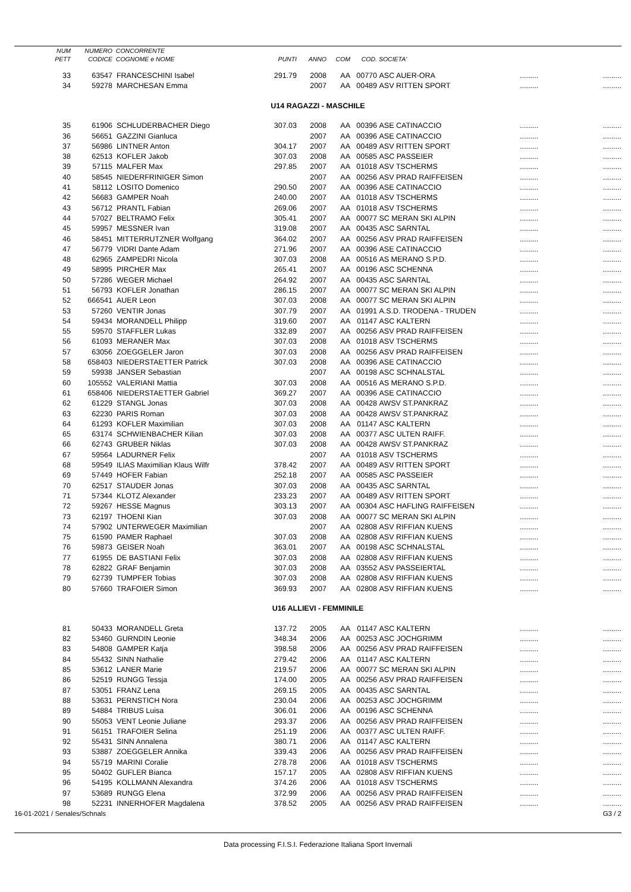| NUM | NUMERO | CONCORRENTE | | | | | | | |
| --- | --- | --- | --- | --- | --- | --- | --- | --- | --- |
| PETT | CODICE | COGNOME e NOME | PUNTI | ANNO | COM | COD. | SOCIETA' | | |
| 33 | 63547 | FRANCESCHINI Isabel | 291.79 | 2008 | AA | 00770 | ASC AUER-ORA | ......... | ......... |
| 34 | 59278 | MARCHESAN Emma | | 2007 | AA | 00489 | ASV RITTEN SPORT | ......... | ......... |
| U14 RAGAZZI - MASCHILE | | | | | | | | | |
| 35 | 61906 | SCHLUDERBACHER Diego | 307.03 | 2008 | AA | 00396 | ASE CATINACCIO | ......... | ......... |
| 36 | 56651 | GAZZINI Gianluca | | 2007 | AA | 00396 | ASE CATINACCIO | ......... | ......... |
| 37 | 56986 | LINTNER Anton | 304.17 | 2007 | AA | 00489 | ASV RITTEN SPORT | ......... | ......... |
| 38 | 62513 | KOFLER Jakob | 307.03 | 2008 | AA | 00585 | ASC PASSEIER | ......... | ......... |
| 39 | 57115 | MALFER Max | 297.85 | 2007 | AA | 01018 | ASV TSCHERMS | ......... | ......... |
| 40 | 58545 | NIEDERFRINIGER Simon | | 2007 | AA | 00256 | ASV PRAD RAIFFEISEN | ......... | ......... |
| 41 | 58112 | LOSITO Domenico | 290.50 | 2007 | AA | 00396 | ASE CATINACCIO | ......... | ......... |
| 42 | 56683 | GAMPER Noah | 240.00 | 2007 | AA | 01018 | ASV TSCHERMS | ......... | ......... |
| 43 | 56712 | PRANTL Fabian | 269.06 | 2007 | AA | 01018 | ASV TSCHERMS | ......... | ......... |
| 44 | 57027 | BELTRAMO Felix | 305.41 | 2007 | AA | 00077 | SC MERAN SKI ALPIN | ......... | ......... |
| 45 | 59957 | MESSNER Ivan | 319.08 | 2007 | AA | 00435 | ASC SARNTAL | ......... | ......... |
| 46 | 58451 | MITTERRUTZNER Wolfgang | 364.02 | 2007 | AA | 00256 | ASV PRAD RAIFFEISEN | ......... | ......... |
| 47 | 56779 | VIDRI Dante Adam | 271.96 | 2007 | AA | 00396 | ASE CATINACCIO | ......... | ......... |
| 48 | 62965 | ZAMPEDRI Nicola | 307.03 | 2008 | AA | 00516 | AS MERANO S.P.D. | ......... | ......... |
| 49 | 58995 | PIRCHER Max | 265.41 | 2007 | AA | 00196 | ASC SCHENNA | ......... | ......... |
| 50 | 57286 | WEGER Michael | 264.92 | 2007 | AA | 00435 | ASC SARNTAL | ......... | ......... |
| 51 | 56793 | KOFLER Jonathan | 286.15 | 2007 | AA | 00077 | SC MERAN SKI ALPIN | ......... | ......... |
| 52 | 666541 | AUER Leon | 307.03 | 2008 | AA | 00077 | SC MERAN SKI ALPIN | ......... | ......... |
| 53 | 57260 | VENTIR Jonas | 307.79 | 2007 | AA | 01991 | A.S.D. TRODENA - TRUDEN | ......... | ......... |
| 54 | 59434 | MORANDELL Philipp | 319.60 | 2007 | AA | 01147 | ASC KALTERN | ......... | ......... |
| 55 | 59570 | STAFFLER Lukas | 332.89 | 2007 | AA | 00256 | ASV PRAD RAIFFEISEN | ......... | ......... |
| 56 | 61093 | MERANER Max | 307.03 | 2008 | AA | 01018 | ASV TSCHERMS | ......... | ......... |
| 57 | 63056 | ZOEGGELER Jaron | 307.03 | 2008 | AA | 00256 | ASV PRAD RAIFFEISEN | ......... | ......... |
| 58 | 658403 | NIEDERSTAETTER Patrick | 307.03 | 2008 | AA | 00396 | ASE CATINACCIO | ......... | ......... |
| 59 | 59938 | JANSER Sebastian | | 2007 | AA | 00198 | ASC SCHNALSTAL | ......... | ......... |
| 60 | 105552 | VALERIANI Mattia | 307.03 | 2008 | AA | 00516 | AS MERANO S.P.D. | ......... | ......... |
| 61 | 658406 | NIEDERSTAETTER Gabriel | 369.27 | 2007 | AA | 00396 | ASE CATINACCIO | ......... | ......... |
| 62 | 61229 | STANGL Jonas | 307.03 | 2008 | AA | 00428 | AWSV ST.PANKRAZ | ......... | ......... |
| 63 | 62230 | PARIS Roman | 307.03 | 2008 | AA | 00428 | AWSV ST.PANKRAZ | ......... | ......... |
| 64 | 61293 | KOFLER Maximilian | 307.03 | 2008 | AA | 01147 | ASC KALTERN | ......... | ......... |
| 65 | 63174 | SCHWIENBACHER Kilian | 307.03 | 2008 | AA | 00377 | ASC ULTEN RAIFF. | ......... | ......... |
| 66 | 62743 | GRUBER Niklas | 307.03 | 2008 | AA | 00428 | AWSV ST.PANKRAZ | ......... | ......... |
| 67 | 59564 | LADURNER Felix | | 2007 | AA | 01018 | ASV TSCHERMS | ......... | ......... |
| 68 | 59549 | ILIAS Maximilian Klaus Wilfr | 378.42 | 2007 | AA | 00489 | ASV RITTEN SPORT | ......... | ......... |
| 69 | 57449 | HOFER Fabian | 252.18 | 2007 | AA | 00585 | ASC PASSEIER | ......... | ......... |
| 70 | 62517 | STAUDER Jonas | 307.03 | 2008 | AA | 00435 | ASC SARNTAL | ......... | ......... |
| 71 | 57344 | KLOTZ Alexander | 233.23 | 2007 | AA | 00489 | ASV RITTEN SPORT | ......... | ......... |
| 72 | 59267 | HESSE Magnus | 303.13 | 2007 | AA | 00304 | ASC HAFLING RAIFFEISEN | ......... | ......... |
| 73 | 62197 | THOENI Kian | 307.03 | 2008 | AA | 00077 | SC MERAN SKI ALPIN | ......... | ......... |
| 74 | 57902 | UNTERWEGER Maximilian | | 2007 | AA | 02808 | ASV RIFFIAN KUENS | ......... | ......... |
| 75 | 61590 | PAMER Raphael | 307.03 | 2008 | AA | 02808 | ASV RIFFIAN KUENS | ......... | ......... |
| 76 | 59873 | GEISER Noah | 363.01 | 2007 | AA | 00198 | ASC SCHNALSTAL | ......... | ......... |
| 77 | 61955 | DE BASTIANI Felix | 307.03 | 2008 | AA | 02808 | ASV RIFFIAN KUENS | ......... | ......... |
| 78 | 62822 | GRAF Benjamin | 307.03 | 2008 | AA | 03552 | ASV PASSEIERTAL | ......... | ......... |
| 79 | 62739 | TUMPFER Tobias | 307.03 | 2008 | AA | 02808 | ASV RIFFIAN KUENS | ......... | ......... |
| 80 | 57660 | TRAFOIER Simon | 369.93 | 2007 | AA | 02808 | ASV RIFFIAN KUENS | ......... | ......... |
| U16 ALLIEVI - FEMMINILE | | | | | | | | | |
| 81 | 50433 | MORANDELL Greta | 137.72 | 2005 | AA | 01147 | ASC KALTERN | ......... | ......... |
| 82 | 53460 | GURNDIN Leonie | 348.34 | 2006 | AA | 00253 | ASC JOCHGRIMM | ......... | ......... |
| 83 | 54808 | GAMPER Katja | 398.58 | 2006 | AA | 00256 | ASV PRAD RAIFFEISEN | ......... | ......... |
| 84 | 55432 | SINN Nathalie | 279.42 | 2006 | AA | 01147 | ASC KALTERN | ......... | ......... |
| 85 | 53612 | LANER Marie | 219.57 | 2006 | AA | 00077 | SC MERAN SKI ALPIN | ......... | ......... |
| 86 | 52519 | RUNGG Tessja | 174.00 | 2005 | AA | 00256 | ASV PRAD RAIFFEISEN | ......... | ......... |
| 87 | 53051 | FRANZ Lena | 269.15 | 2005 | AA | 00435 | ASC SARNTAL | ......... | ......... |
| 88 | 53631 | PERNSTICH Nora | 230.04 | 2006 | AA | 00253 | ASC JOCHGRIMM | ......... | ......... |
| 89 | 54884 | TRIBUS Luisa | 306.01 | 2006 | AA | 00196 | ASC SCHENNA | ......... | ......... |
| 90 | 55053 | VENT Leonie Juliane | 293.37 | 2006 | AA | 00256 | ASV PRAD RAIFFEISEN | ......... | ......... |
| 91 | 56151 | TRAFOIER Selina | 251.19 | 2006 | AA | 00377 | ASC ULTEN RAIFF. | ......... | ......... |
| 92 | 55431 | SINN Annalena | 380.71 | 2006 | AA | 01147 | ASC KALTERN | ......... | ......... |
| 93 | 53887 | ZOEGGELER Annika | 339.43 | 2006 | AA | 00256 | ASV PRAD RAIFFEISEN | ......... | ......... |
| 94 | 55719 | MARINI Coralie | 278.78 | 2006 | AA | 01018 | ASV TSCHERMS | ......... | ......... |
| 95 | 50402 | GUFLER Bianca | 157.17 | 2005 | AA | 02808 | ASV RIFFIAN KUENS | ......... | ......... |
| 96 | 54195 | KOLLMANN Alexandra | 374.26 | 2006 | AA | 01018 | ASV TSCHERMS | ......... | ......... |
| 97 | 53689 | RUNGG Elena | 372.99 | 2006 | AA | 00256 | ASV PRAD RAIFFEISEN | ......... | ......... |
| 98 | 52231 | INNERHOFER Magdalena | 378.52 | 2005 | AA | 00256 | ASV PRAD RAIFFEISEN | ......... | ......... |
16-01-2021 / Senales/Schnals G3 / 2
Data processing F.I.S.I. Federazione Italiana Sport Invernali